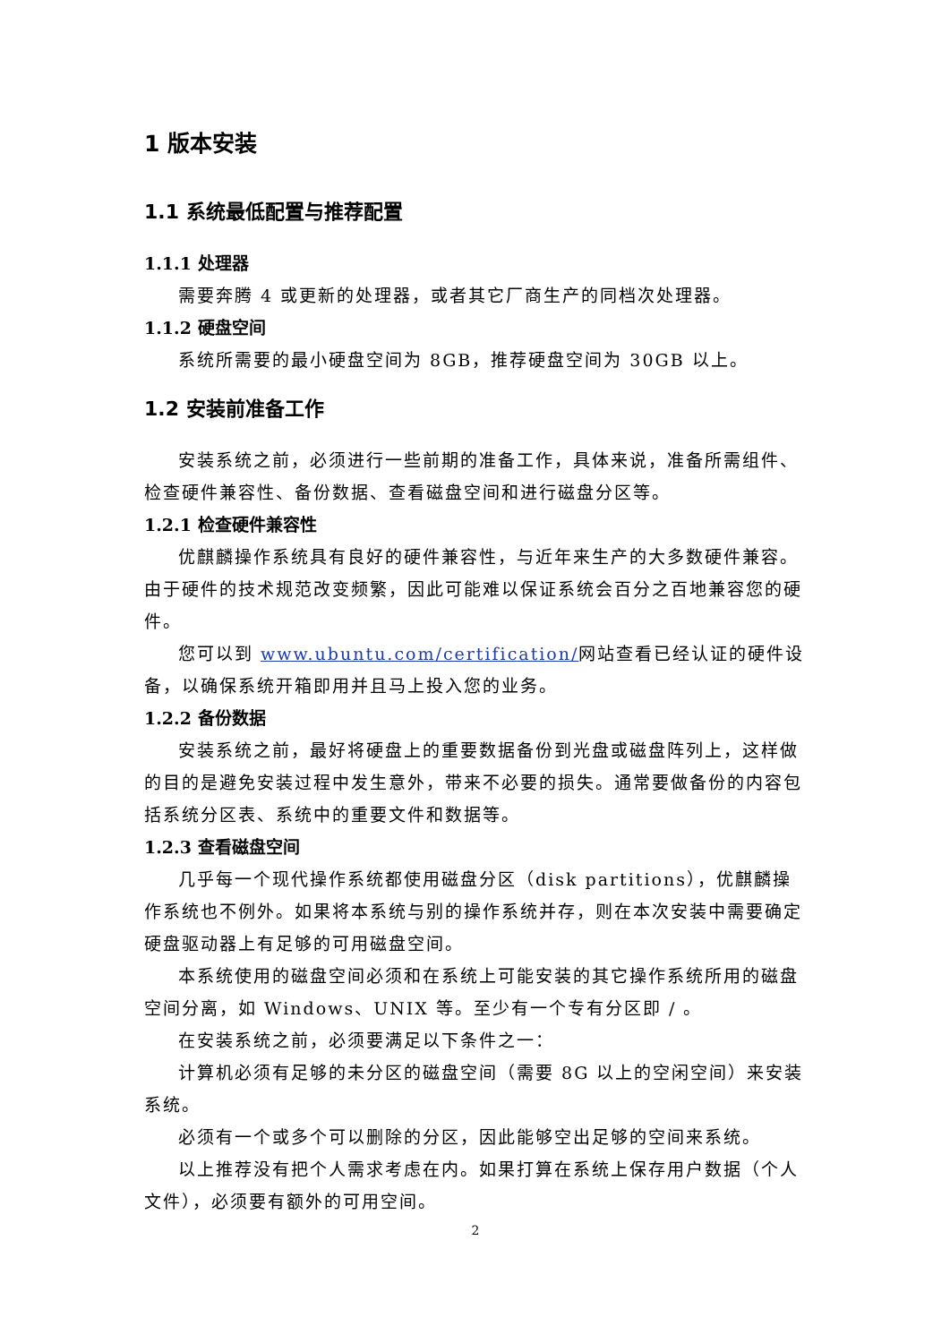1 版本安装
1.1 系统最低配置与推荐配置
1.1.1 处理器
需要奔腾 4 或更新的处理器，或者其它厂商生产的同档次处理器。
1.1.2 硬盘空间
系统所需要的最小硬盘空间为 8GB，推荐硬盘空间为 30GB 以上。
1.2 安装前准备工作
安装系统之前，必须进行一些前期的准备工作，具体来说，准备所需组件、检查硬件兼容性、备份数据、查看磁盘空间和进行磁盘分区等。
1.2.1 检查硬件兼容性
优麒麟操作系统具有良好的硬件兼容性，与近年来生产的大多数硬件兼容。由于硬件的技术规范改变频繁，因此可能难以保证系统会百分之百地兼容您的硬件。
您可以到 www.ubuntu.com/certification/网站查看已经认证的硬件设备，以确保系统开箱即用并且马上投入您的业务。
1.2.2 备份数据
安装系统之前，最好将硬盘上的重要数据备份到光盘或磁盘阵列上，这样做的目的是避免安装过程中发生意外，带来不必要的损失。通常要做备份的内容包括系统分区表、系统中的重要文件和数据等。
1.2.3 查看磁盘空间
几乎每一个现代操作系统都使用磁盘分区（disk partitions），优麒麟操作系统也不例外。如果将本系统与别的操作系统并存，则在本次安装中需要确定硬盘驱动器上有足够的可用磁盘空间。
本系统使用的磁盘空间必须和在系统上可能安装的其它操作系统所用的磁盘空间分离，如 Windows、UNIX 等。至少有一个专有分区即 / 。
在安装系统之前，必须要满足以下条件之一：
计算机必须有足够的未分区的磁盘空间（需要 8G 以上的空闲空间）来安装系统。
必须有一个或多个可以删除的分区，因此能够空出足够的空间来系统。
以上推荐没有把个人需求考虑在内。如果打算在系统上保存用户数据（个人文件），必须要有额外的可用空间。
2